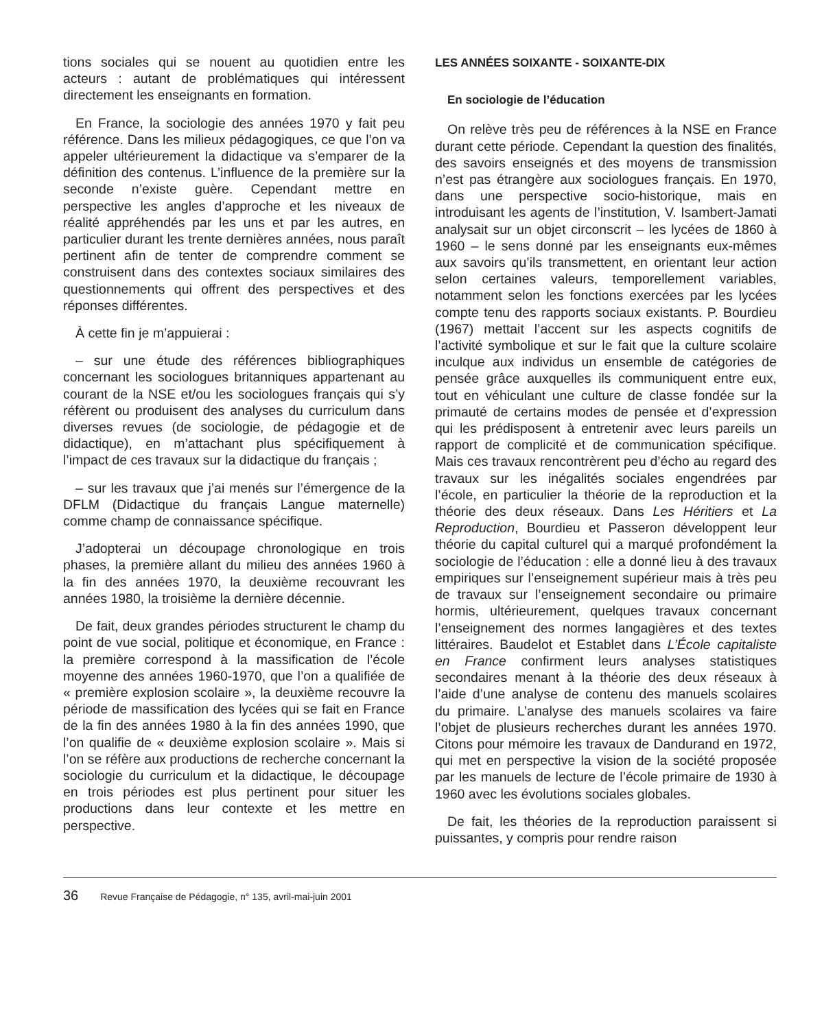tions sociales qui se nouent au quotidien entre les acteurs : autant de problématiques qui intéressent directement les enseignants en formation.
En France, la sociologie des années 1970 y fait peu référence. Dans les milieux pédagogiques, ce que l’on va appeler ultérieurement la didactique va s’emparer de la définition des contenus. L’influence de la première sur la seconde n’existe guère. Cependant mettre en perspective les angles d’approche et les niveaux de réalité appréhendés par les uns et par les autres, en particulier durant les trente dernières années, nous paraît pertinent afin de tenter de comprendre comment se construisent dans des contextes sociaux similaires des questionnements qui offrent des perspectives et des réponses différentes.
À cette fin je m’appuierai :
– sur une étude des références bibliographiques concernant les sociologues britanniques appartenant au courant de la NSE et/ou les sociologues français qui s’y réfèrent ou produisent des analyses du curriculum dans diverses revues (de sociologie, de pédagogie et de didactique), en m’attachant plus spécifiquement à l’impact de ces travaux sur la didactique du français ;
– sur les travaux que j’ai menés sur l’émergence de la DFLM (Didactique du français Langue maternelle) comme champ de connaissance spécifique.
J’adopterai un découpage chronologique en trois phases, la première allant du milieu des années 1960 à la fin des années 1970, la deuxième recouvrant les années 1980, la troisième la dernière décennie.
De fait, deux grandes périodes structurent le champ du point de vue social, politique et économique, en France : la première correspond à la massification de l’école moyenne des années 1960-1970, que l’on a qualifiée de « première explosion scolaire », la deuxième recouvre la période de massification des lycées qui se fait en France de la fin des années 1980 à la fin des années 1990, que l’on qualifie de « deuxième explosion scolaire ». Mais si l’on se réfère aux productions de recherche concernant la sociologie du curriculum et la didactique, le découpage en trois périodes est plus pertinent pour situer les productions dans leur contexte et les mettre en perspective.
LES ANNÉES SOIXANTE - SOIXANTE-DIX
En sociologie de l’éducation
On relève très peu de références à la NSE en France durant cette période. Cependant la question des finalités, des savoirs enseignés et des moyens de transmission n’est pas étrangère aux sociologues français. En 1970, dans une perspective socio-historique, mais en introduisant les agents de l’institution, V. Isambert-Jamati analysait sur un objet circonscrit – les lycées de 1860 à 1960 – le sens donné par les enseignants eux-mêmes aux savoirs qu’ils transmettent, en orientant leur action selon certaines valeurs, temporellement variables, notamment selon les fonctions exercées par les lycées compte tenu des rapports sociaux existants. P. Bourdieu (1967) mettait l’accent sur les aspects cognitifs de l’activité symbolique et sur le fait que la culture scolaire inculque aux individus un ensemble de catégories de pensée grâce auxquelles ils communiquent entre eux, tout en véhiculant une culture de classe fondée sur la primauté de certains modes de pensée et d’expression qui les prédisposent à entretenir avec leurs pareils un rapport de complicité et de communication spécifique. Mais ces travaux rencontrèrent peu d’écho au regard des travaux sur les inégalités sociales engendrées par l’école, en particulier la théorie de la reproduction et la théorie des deux réseaux. Dans Les Héritiers et La Reproduction, Bourdieu et Passeron développent leur théorie du capital culturel qui a marqué profondément la sociologie de l’éducation : elle a donné lieu à des travaux empiriques sur l’enseignement supérieur mais à très peu de travaux sur l’enseignement secondaire ou primaire hormis, ultérieurement, quelques travaux concernant l’enseignement des normes langagières et des textes littéraires. Baudelot et Establet dans L’École capitaliste en France confirment leurs analyses statistiques secondaires menant à la théorie des deux réseaux à l’aide d’une analyse de contenu des manuels scolaires du primaire. L’analyse des manuels scolaires va faire l’objet de plusieurs recherches durant les années 1970. Citons pour mémoire les travaux de Dandurand en 1972, qui met en perspective la vision de la société proposée par les manuels de lecture de l’école primaire de 1930 à 1960 avec les évolutions sociales globales.
De fait, les théories de la reproduction paraissent si puissantes, y compris pour rendre raison
36 Revue Française de Pédagogie, n° 135, avril-mai-juin 2001